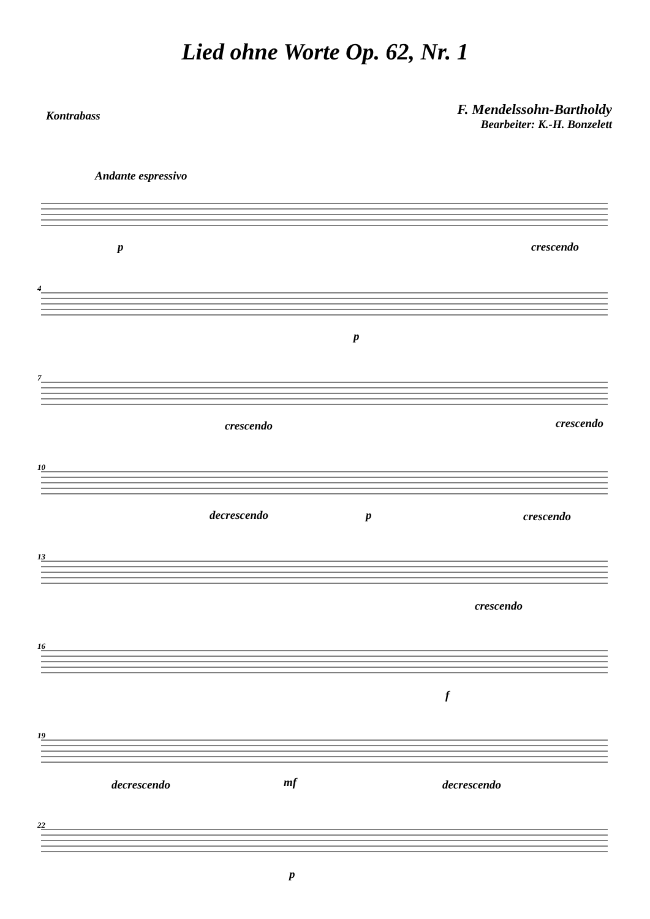Lied ohne Worte Op. 62, Nr. 1
Kontrabass
F. Mendelssohn-Bartholdy
Bearbeiter: K.-H. Bonzelett
Andante espressivo
p crescendo
4
p
7
crescendo crescendo
10
decrescendo p crescendo
13
crescendo
16
f
19
decrescendo mf decrescendo
22
p